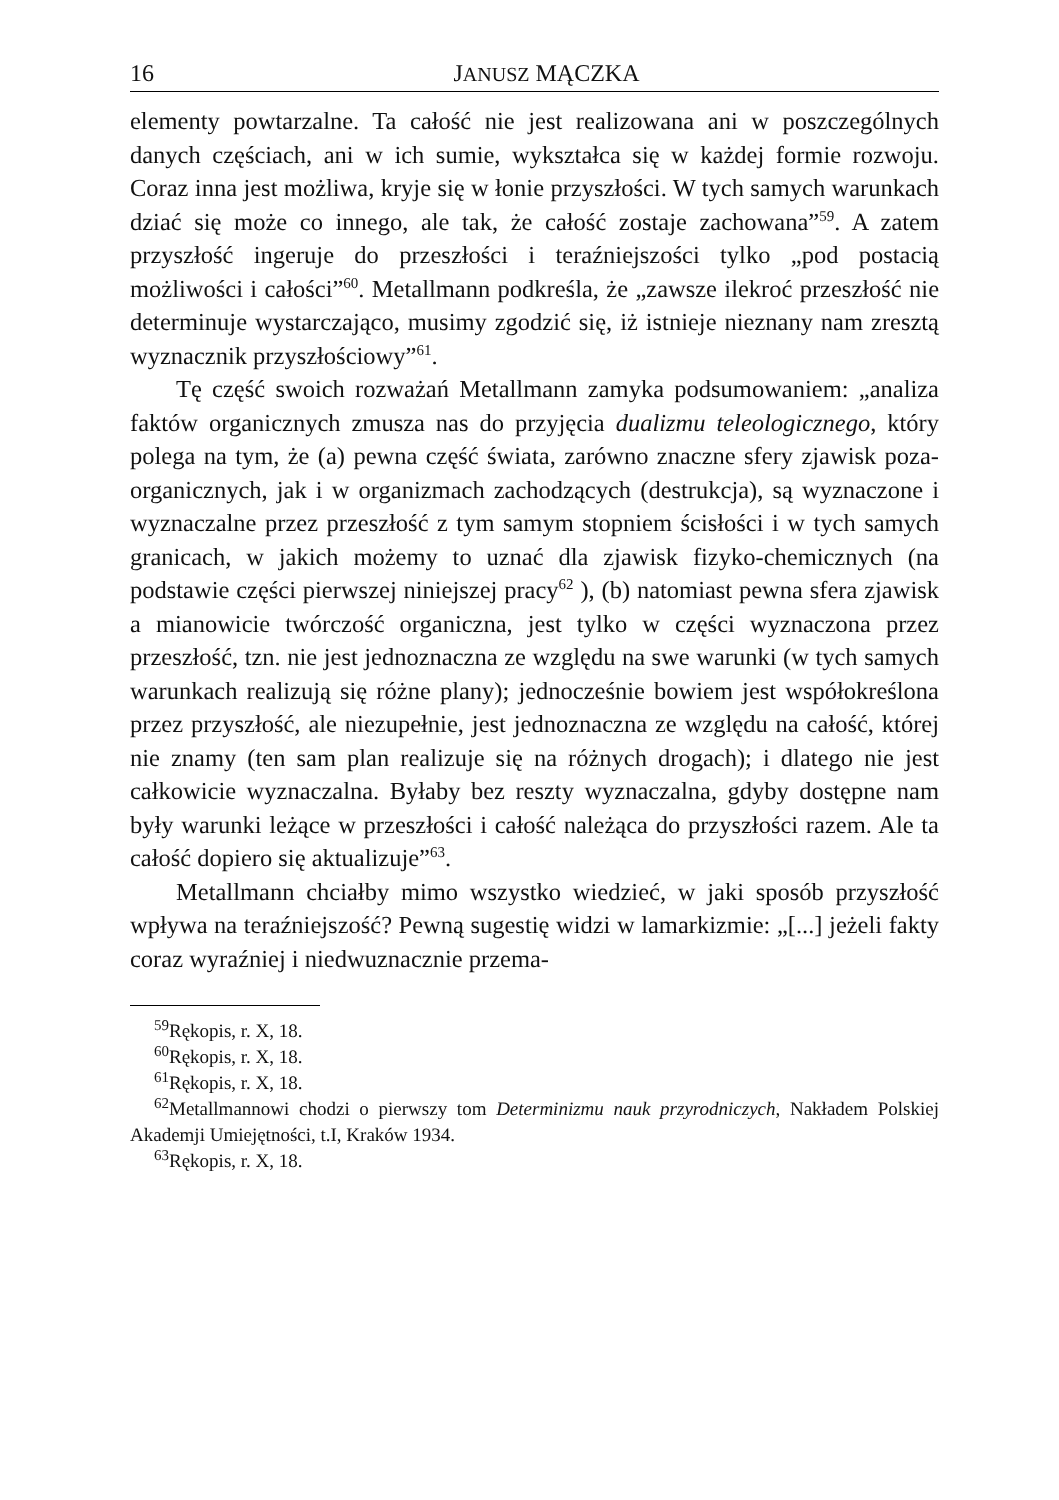16 JANUSZ MĄCZKA
elementy powtarzalne. Ta całość nie jest realizowana ani w poszczególnych danych częściach, ani w ich sumie, wykształca się w każdej formie rozwoju. Coraz inna jest możliwa, kryje się w łonie przyszłości. W tych samych warunkach dziać się może co innego, ale tak, że całość zostaje zachowana”<sup>59</sup>. A zatem przyszłość ingeruje do przeszłości i teraźniejszości tylko „pod postacią możliwości i całości”<sup>60</sup>. Metallmann podkreśla, że „zawsze ilekroć przeszłość nie determinuje wystarczająco, musimy zgodzić się, iż istnieje nieznany nam zresztą wyznacznik przyszłościowy”<sup>61</sup>.
Tę część swoich rozważań Metallmann zamyka podsumowaniem: „analiza faktów organicznych zmusza nas do przyjęcia dualizmu teleologicznego, który polega na tym, że (a) pewna część świata, zarówno znaczne sfery zjawisk poza-organicznych, jak i w organizmach zachodzących (destrukcja), są wyznaczone i wyznaczalne przez przeszłość z tym samym stopniem ścisłości i w tych samych granicach, w jakich możemy to uznać dla zjawisk fizyko-chemicznych (na podstawie części pierwszej niniejszej pracy<sup>62</sup> ), (b) natomiast pewna sfera zjawisk a mianowicie twórczość organiczna, jest tylko w części wyznaczona przez przeszłość, tzn. nie jest jednoznaczna ze względu na swe warunki (w tych samych warunkach realizują się różne plany); jednocześnie bowiem jest współokreślona przez przyszłość, ale niezupełnie, jest jednoznaczna ze względu na całość, której nie znamy (ten sam plan realizuje się na różnych drogach); i dlatego nie jest całkowicie wyznaczalna. Byłaby bez reszty wyznaczalna, gdyby dostępne nam były warunki leżące w przeszłości i całość należąca do przyszłości razem. Ale ta całość dopiero się aktualizuje”<sup>63</sup>.
Metallmann chciałby mimo wszystko wiedzieć, w jaki sposób przyszłość wpływa na teraźniejszość? Pewną sugestię widzi w lamarkizmie: „[...] jeżeli fakty coraz wyraźniej i niedwuznacznie przema-
<sup>59</sup> Rękopis, r. X, 18.
<sup>60</sup> Rękopis, r. X, 18.
<sup>61</sup> Rękopis, r. X, 18.
<sup>62</sup> Metallmannowi chodzi o pierwszy tom Determinizmu nauk przyrodniczych, Nakładem Polskiej Akademji Umiejętności, t.I, Kraków 1934.
<sup>63</sup> Rękopis, r. X, 18.